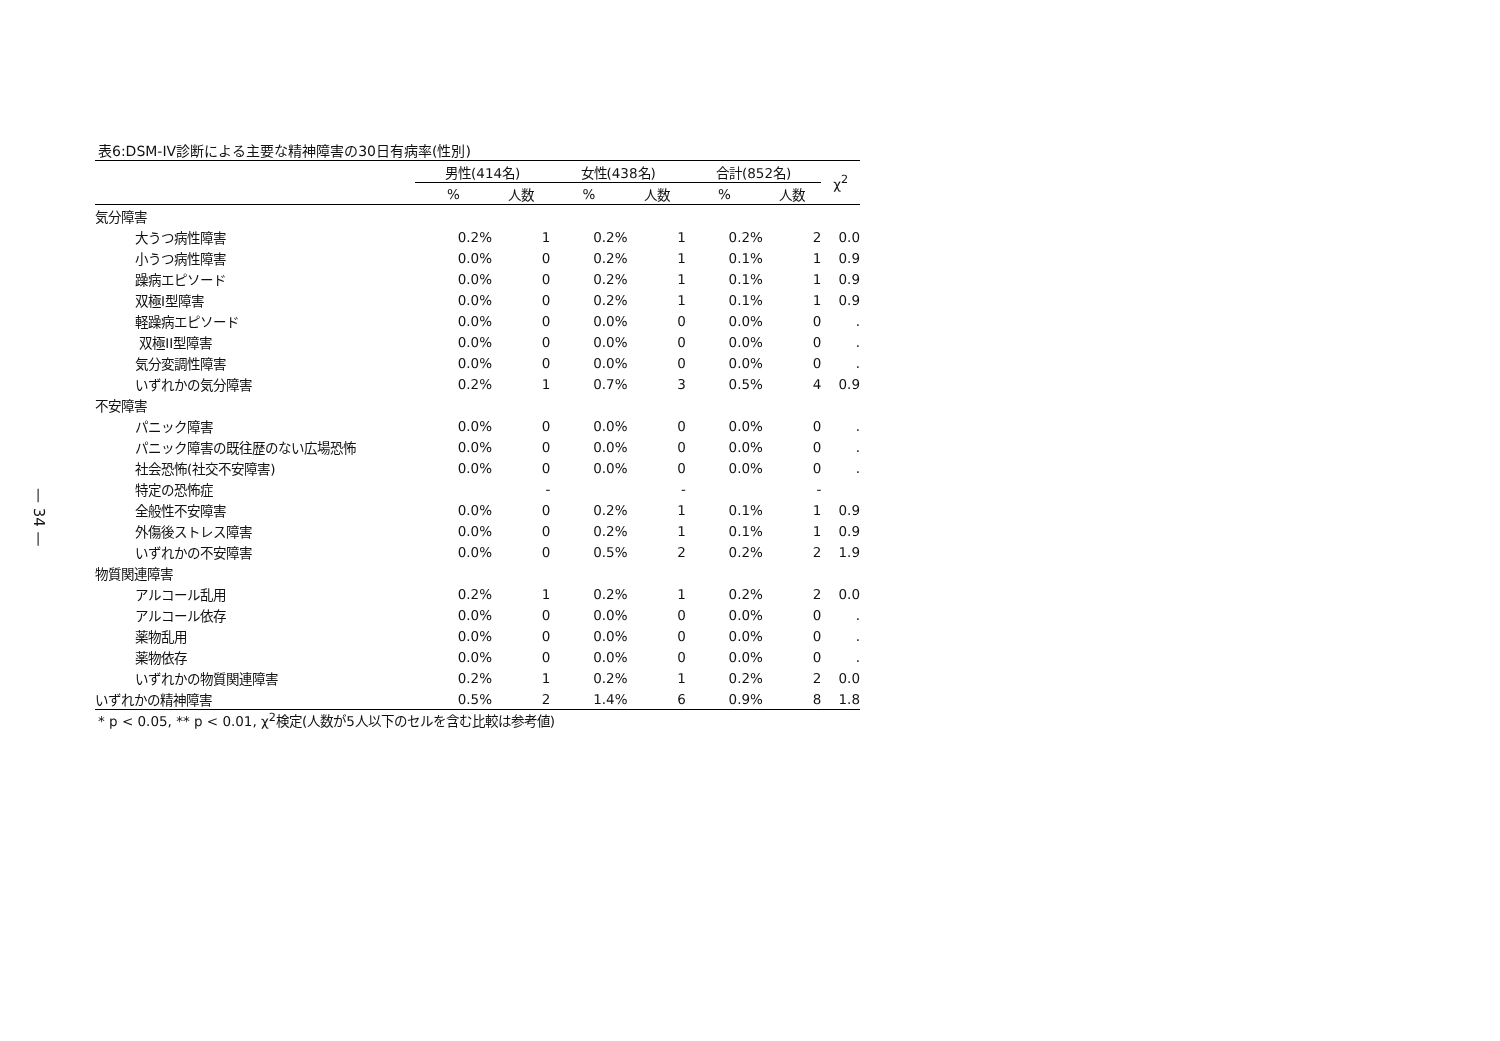— 34 —
表6:DSM-IV診断による主要な精神障害の30日有病率(性別)
| | 男性(414名) | | 女性(438名) | | 合計(852名) | | χ<sup>2</sup> |
| --- | --- | --- | --- | --- | --- | --- | --- |
| | % | 人数 | % | 人数 | % | 人数 | |
| 気分障害 | | | | | | | |
| 大うつ病性障害 | 0.2% | 1 | 0.2% | 1 | 0.2% | 2 | 0.0 |
| 小うつ病性障害 | 0.0% | 0 | 0.2% | 1 | 0.1% | 1 | 0.9 |
| 躁病エピソード | 0.0% | 0 | 0.2% | 1 | 0.1% | 1 | 0.9 |
| 双極I型障害 | 0.0% | 0 | 0.2% | 1 | 0.1% | 1 | 0.9 |
| 軽躁病エピソード | 0.0% | 0 | 0.0% | 0 | 0.0% | 0 | . |
| 双極II型障害 | 0.0% | 0 | 0.0% | 0 | 0.0% | 0 | . |
| 気分変調性障害 | 0.0% | 0 | 0.0% | 0 | 0.0% | 0 | . |
| いずれかの気分障害 | 0.2% | 1 | 0.7% | 3 | 0.5% | 4 | 0.9 |
| 不安障害 | | | | | | | |
| パニック障害 | 0.0% | 0 | 0.0% | 0 | 0.0% | 0 | . |
| パニック障害の既往歴のない広場恐怖 | 0.0% | 0 | 0.0% | 0 | 0.0% | 0 | . |
| 社会恐怖(社交不安障害) | 0.0% | 0 | 0.0% | 0 | 0.0% | 0 | . |
| 特定の恐怖症 | | - | | - | | - | |
| 全般性不安障害 | 0.0% | 0 | 0.2% | 1 | 0.1% | 1 | 0.9 |
| 外傷後ストレス障害 | 0.0% | 0 | 0.2% | 1 | 0.1% | 1 | 0.9 |
| いずれかの不安障害 | 0.0% | 0 | 0.5% | 2 | 0.2% | 2 | 1.9 |
| 物質関連障害 | | | | | | | |
| アルコール乱用 | 0.2% | 1 | 0.2% | 1 | 0.2% | 2 | 0.0 |
| アルコール依存 | 0.0% | 0 | 0.0% | 0 | 0.0% | 0 | . |
| 薬物乱用 | 0.0% | 0 | 0.0% | 0 | 0.0% | 0 | . |
| 薬物依存 | 0.0% | 0 | 0.0% | 0 | 0.0% | 0 | . |
| いずれかの物質関連障害 | 0.2% | 1 | 0.2% | 1 | 0.2% | 2 | 0.0 |
| いずれかの精神障害 | 0.5% | 2 | 1.4% | 6 | 0.9% | 8 | 1.8 |
* p < 0.05, ** p < 0.01, χ<sup>2</sup>検定(人数が5人以下のセルを含む比較は参考値)